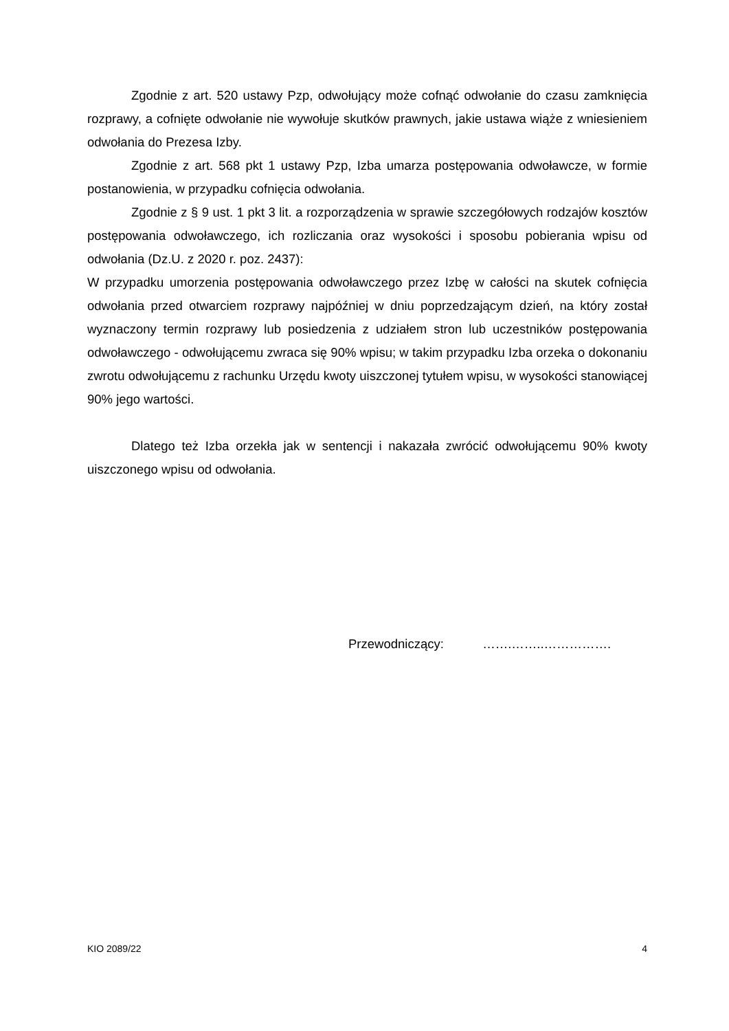Zgodnie z art. 520 ustawy Pzp, odwołujący może cofnąć odwołanie do czasu zamknięcia rozprawy, a cofnięte odwołanie nie wywołuje skutków prawnych, jakie ustawa wiąże z wniesieniem odwołania do Prezesa Izby.
Zgodnie z art. 568 pkt 1 ustawy Pzp, Izba umarza postępowania odwoławcze, w formie postanowienia, w przypadku cofnięcia odwołania.
Zgodnie z § 9 ust. 1 pkt 3 lit. a rozporządzenia w sprawie szczegółowych rodzajów kosztów postępowania odwoławczego, ich rozliczania oraz wysokości i sposobu pobierania wpisu od odwołania (Dz.U. z 2020 r. poz. 2437):
W przypadku umorzenia postępowania odwoławczego przez Izbę w całości na skutek cofnięcia odwołania przed otwarciem rozprawy najpóźniej w dniu poprzedzającym dzień, na który został wyznaczony termin rozprawy lub posiedzenia z udziałem stron lub uczestników postępowania odwoławczego - odwołującemu zwraca się 90% wpisu; w takim przypadku Izba orzeka o dokonaniu zwrotu odwołującemu z rachunku Urzędu kwoty uiszczonej tytułem wpisu, w wysokości stanowiącej 90% jego wartości.
Dlatego też Izba orzekła jak w sentencji i nakazała zwrócić odwołującemu 90% kwoty uiszczonego wpisu od odwołania.
Przewodniczący: …….……..…………….
KIO 2089/22 4